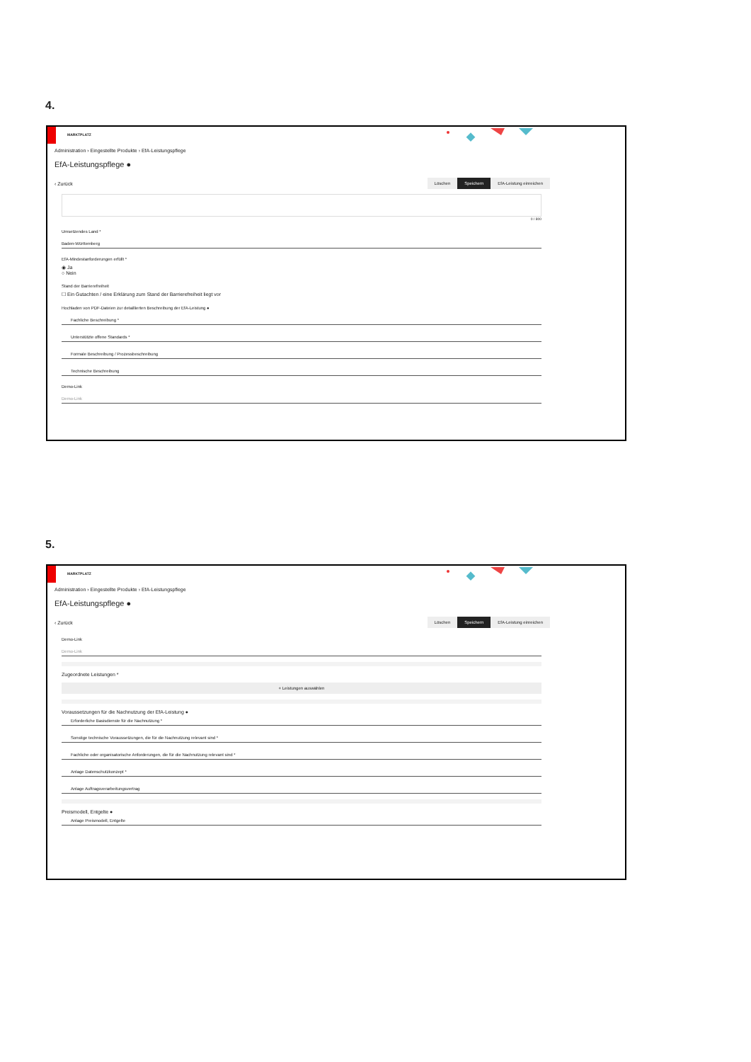4.
MARKTPLATZ
Administration › Eingestellte Produkte › EfA-Leistungspflege
EfA-Leistungspflege ●
‹ Zurück Löschen Speichern EfA-Leistung einreichen
0 / 800
Umsetzendes Land *
Baden-Württemberg
EfA-Mindestanforderungen erfüllt *
◉ Ja
○ Nein
Stand der Barrierefreiheit
☐ Ein Gutachten / eine Erklärung zum Stand der Barrierefreiheit liegt vor
Hochladen von PDF-Dateien zur detaillierten Beschreibung der EfA-Leistung ●
Fachliche Beschreibung *
Unterstützte offene Standards *
Formale Beschreibung / Prozessbeschreibung
Technische Beschreibung
Demo-Link
Demo-Link
5.
MARKTPLATZ
Administration › Eingestellte Produkte › EfA-Leistungspflege
EfA-Leistungspflege ●
‹ Zurück Löschen Speichern EfA-Leistung einreichen
Demo-Link
Demo-Link
Zugeordnete Leistungen *
+ Leistungen auswählen
Voraussetzungen für die Nachnutzung der EfA-Leistung ●
Erforderliche Basisdienste für die Nachnutzung *
Sonstige technische Voraussetzungen, die für die Nachnutzung relevant sind *
Fachliche oder organisatorische Anforderungen, die für die Nachnutzung relevant sind *
Anlage Datenschutzkonzept *
Anlage Auftragsverarbeitungsvertrag
Preismodell, Entgelte ●
Anlage Preismodell, Entgelte